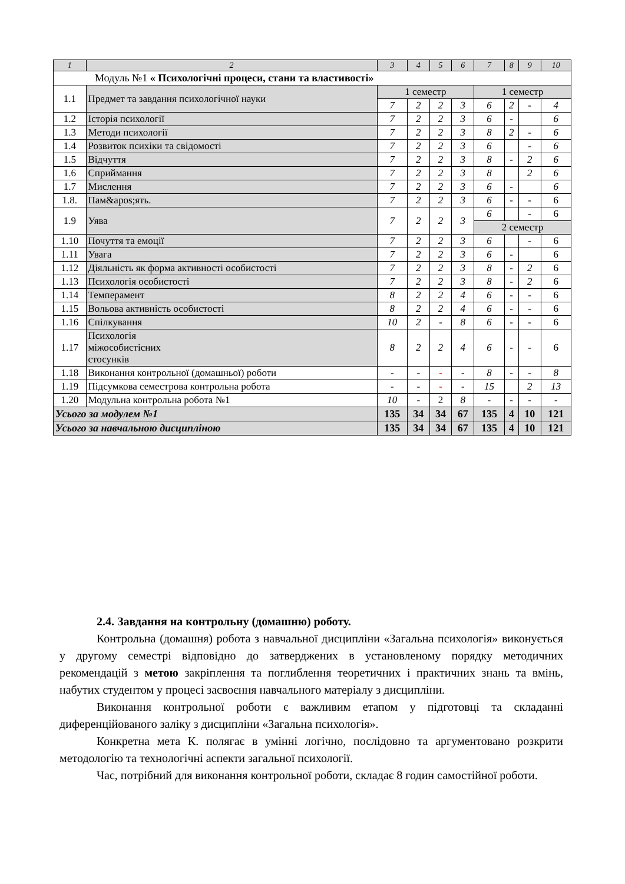| 1 | 2 | 3 | 4 | 5 | 6 | 7 | 8 | 9 | 10 |
| --- | --- | --- | --- | --- | --- | --- | --- | --- | --- |
| Модуль №1 « Психологічні процеси, стани та властивості» | | | | | | | | | |
| 1.1 | Предмет та завдання психологічної науки | 1 семестр | | | | 1 семестр | | | |
| | | 7 | 2 | 2 | 3 | 6 | 2 | - | 4 |
| 1.2 | Історія психології | 7 | 2 | 2 | 3 | 6 | - | | 6 |
| 1.3 | Методи психології | 7 | 2 | 2 | 3 | 8 | 2 | - | 6 |
| 1.4 | Розвиток психіки та свідомості | 7 | 2 | 2 | 3 | 6 | | - | 6 |
| 1.5 | Відчуття | 7 | 2 | 2 | 3 | 8 | - | 2 | 6 |
| 1.6 | Сприймання | 7 | 2 | 2 | 3 | 8 | | 2 | 6 |
| 1.7 | Мислення | 7 | 2 | 2 | 3 | 6 | - | | 6 |
| 1.8. | Пам&apos;ять. | 7 | 2 | 2 | 3 | 6 | - | - | 6 |
| 1.9 | Уява | 7 | 2 | 2 | 3 | 6 | | - | 6 |
| | | | | | | 2 семестр | | | |
| 1.10 | Почуття та емоції | 7 | 2 | 2 | 3 | 6 | | - | 6 |
| 1.11 | Увага | 7 | 2 | 2 | 3 | 6 | - | | 6 |
| 1.12 | Діяльність як форма активності особистості | 7 | 2 | 2 | 3 | 8 | - | 2 | 6 |
| 1.13 | Психологія особистості | 7 | 2 | 2 | 3 | 8 | - | 2 | 6 |
| 1.14 | Темперамент | 8 | 2 | 2 | 4 | 6 | - | - | 6 |
| 1.15 | Вольова активність особистості | 8 | 2 | 2 | 4 | 6 | - | - | 6 |
| 1.16 | Спілкування | 10 | 2 | - | 8 | 6 | - | - | 6 |
| 1.17 | Психологія міжособистісних стосунків | 8 | 2 | 2 | 4 | 6 | - | - | 6 |
| 1.18 | Виконання контрольної (домашньої) роботи | - | - | - | - | 8 | - | - | 8 |
| 1.19 | Підсумкова семестрова контрольна робота | - | - | - | - | 15 | | 2 | 13 |
| 1.20 | Модульна контрольна робота №1 | 10 | - | 2 | 8 | - | - | - | - |
| Усього за модулем №1 | | 135 | 34 | 34 | 67 | 135 | 4 | 10 | 121 |
| Усього за навчальною дисципліною | | 135 | 34 | 34 | 67 | 135 | 4 | 10 | 121 |
2.4. Завдання на контрольну (домашню) роботу.
Контрольна (домашня) робота з навчальної дисципліни «Загальна психологія» виконується у другому семестрі відповідно до затверджених в установленому порядку методичних рекомендацій з метою закріплення та поглиблення теоретичних і практичних знань та вмінь, набутих студентом у процесі засвоєння навчального матеріалу з дисципліни.
Виконання контрольної роботи є важливим етапом у підготовці та складанні диференційованого заліку з дисципліни «Загальна психологія».
Конкретна мета К. полягає в умінні логічно, послідовно та аргументовано розкрити методологію та технологічні аспекти загальної психології.
Час, потрібний для виконання контрольної роботи, складає 8 годин самостійної роботи.